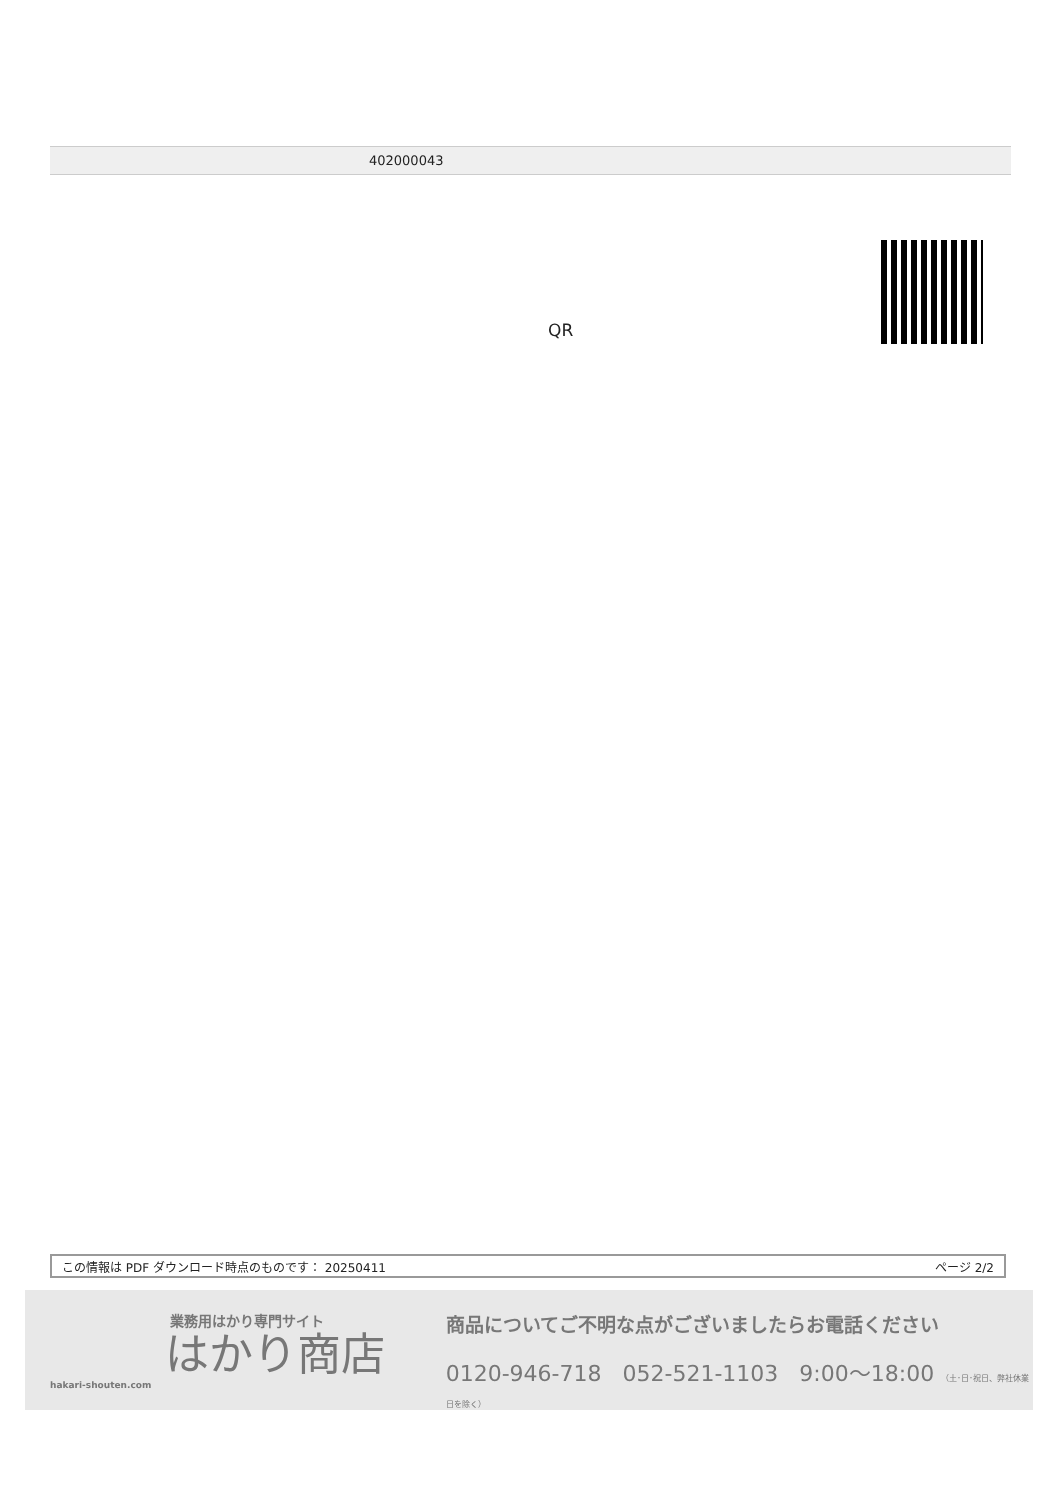| 402000043 |
QR
この情報は PDF ダウンロード時点のものです： 20250411 ページ 2/2
業務用はかり専門サイト
はかり商店
hakari-shouten.com
商品についてご不明な点がございましたらお電話ください
0120-946-718 052-521-1103 9:00〜18:00 （土･日･祝日、弊社休業日を除く）